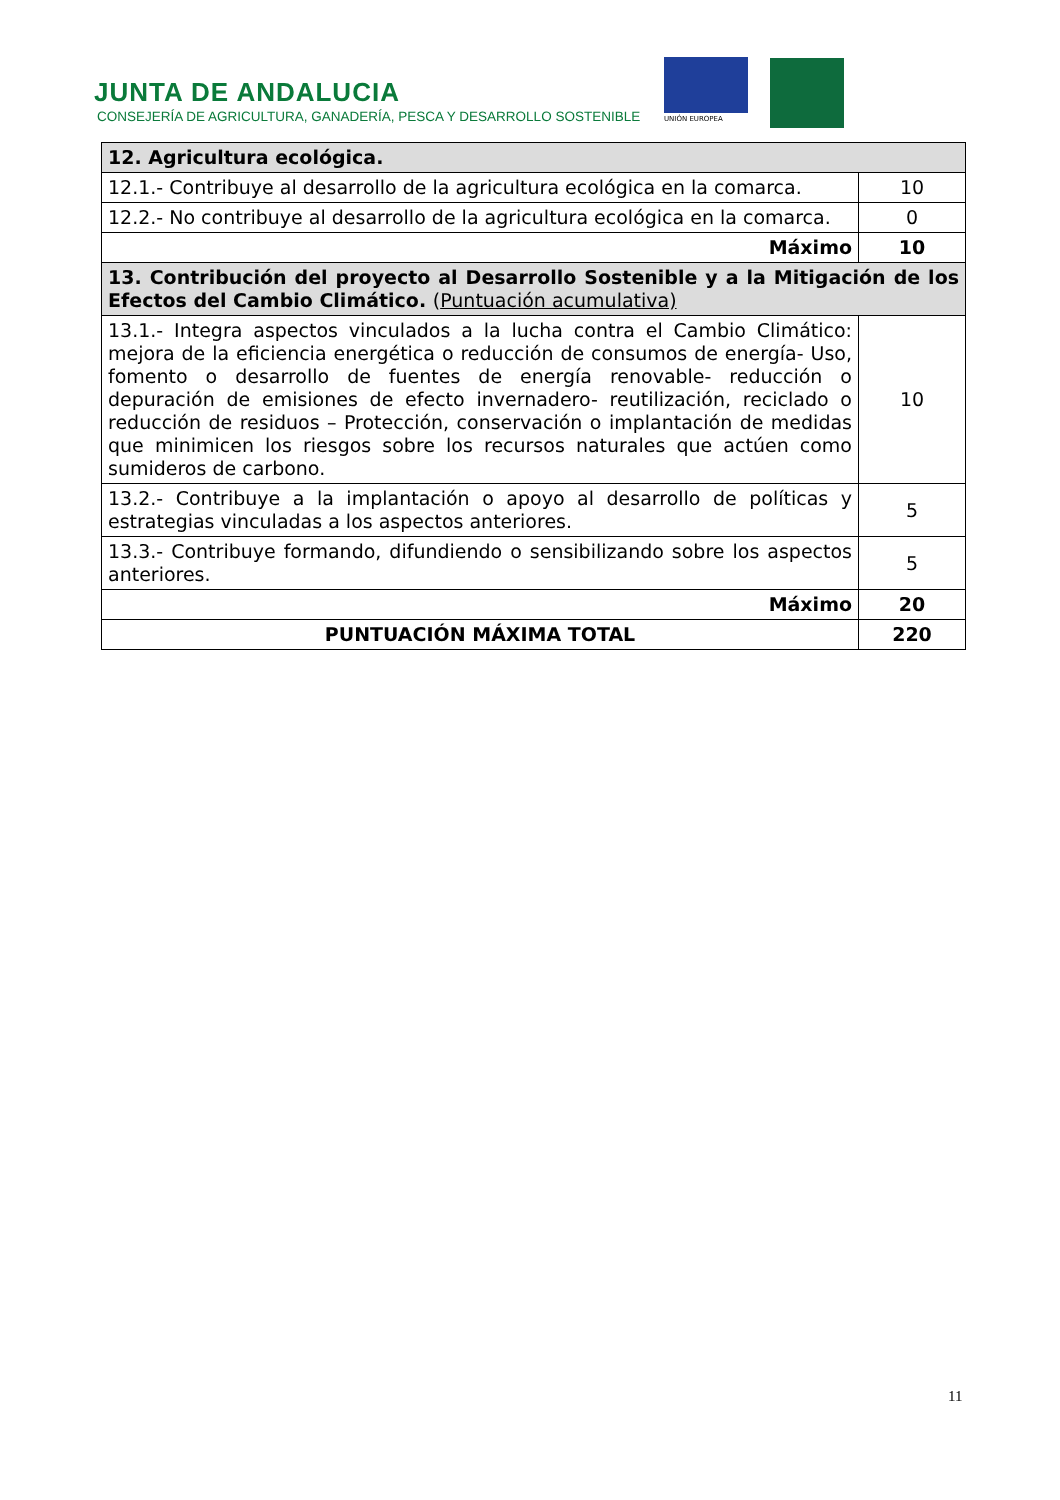JUNTA DE ANDALUCIA
CONSEJERÍA DE AGRICULTURA, GANADERÍA, PESCA Y DESARROLLO SOSTENIBLE
UNIÓN EUROPEA
| 12. Agricultura ecológica. | |
| 12.1.- Contribuye al desarrollo de la agricultura ecológica en la comarca. | 10 |
| 12.2.- No contribuye al desarrollo de la agricultura ecológica en la comarca. | 0 |
| Máximo | 10 |
| 13. Contribución del proyecto al Desarrollo Sostenible y a la Mitigación de los Efectos del Cambio Climático. ( Puntuación acumulativa) | |
| 13.1.- Integra aspectos vinculados a la lucha contra el Cambio Climático: mejora de la eficiencia energética o reducción de consumos de energía- Uso, fomento o desarrollo de fuentes de energía renovable- reducción o depuración de emisiones de efecto invernadero- reutilización, reciclado o reducción de residuos – Protección, conservación o implantación de medidas que minimicen los riesgos sobre los recursos naturales que actúen como sumideros de carbono. | 10 |
| 13.2.- Contribuye a la implantación o apoyo al desarrollo de políticas y estrategias vinculadas a los aspectos anteriores. | 5 |
| 13.3.- Contribuye formando, difundiendo o sensibilizando sobre los aspectos anteriores. | 5 |
| Máximo | 20 |
| PUNTUACIÓN MÁXIMA TOTAL | 220 |
11